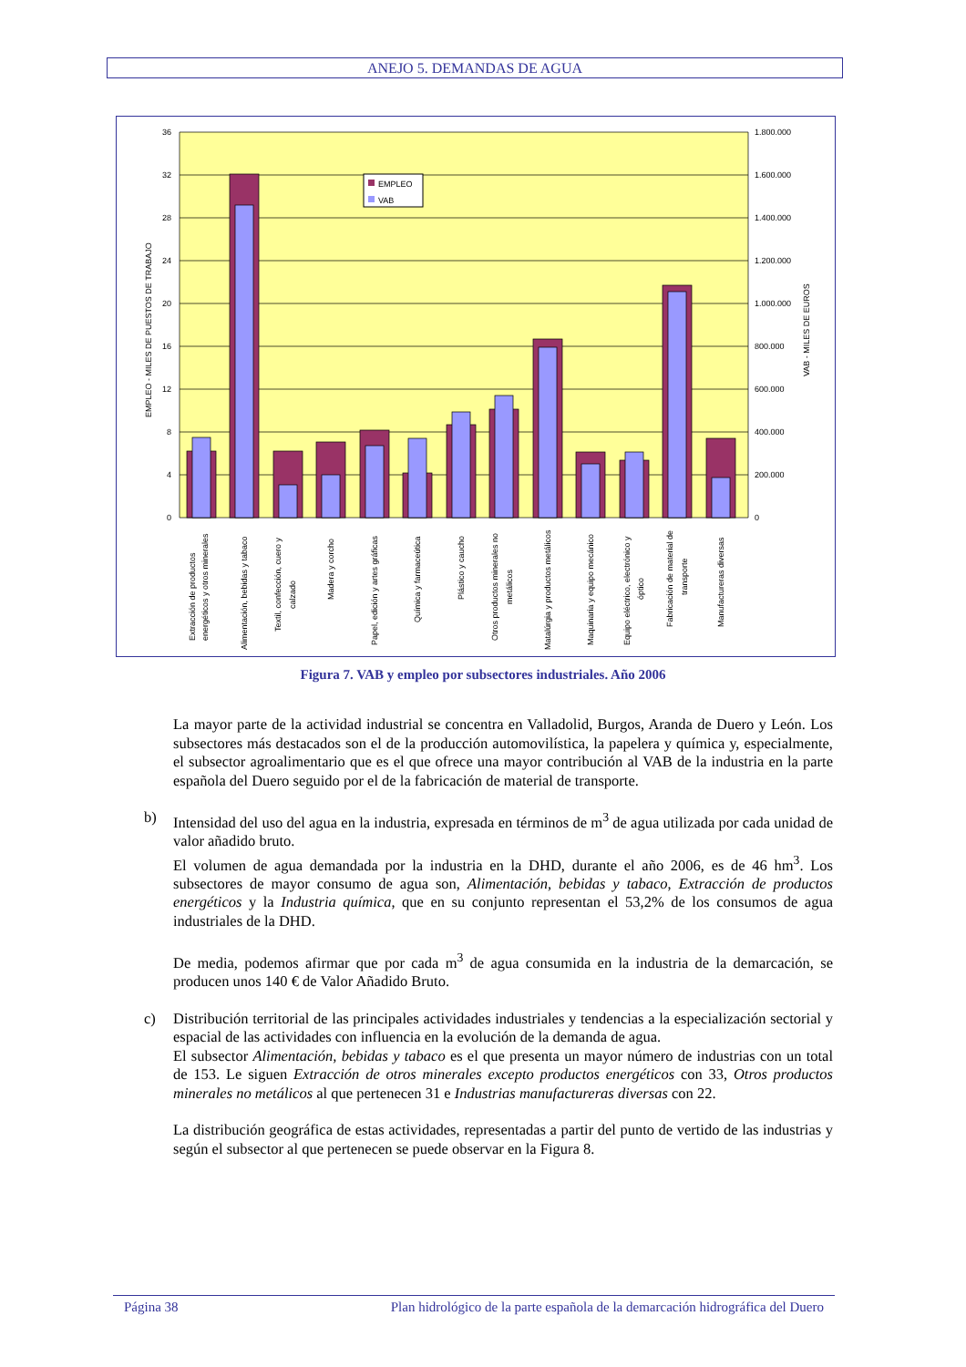ANEJO 5. DEMANDAS DE AGUA
36
32
28
24
20
16
12
8
4
0
1.800.000
1.600.000
1.400.000
1.200.000
1.000.000
800.000
600.000
400.000
200.000
0
EMPLEO - MILES DE PUESTOS DE TRABAJO
VAB - MILES DE EUROS
EMPLEO
VAB
Extracción de productos
energéticos y otros minerales
Alimentación, bebidas y tabaco
Textil, confección, cuero y
calzado
Madera y corcho
Papel, edición y artes gráficas
Química y farmaceútica
Plástico y caucho
Otros productos minerales no
metálicos
Matalúrgia y productos metálicos
Maquinaria y equipo mecánico
Equipo eléctrico, electrónico y
óptico
Fabricación de material de
transporte
Manufactureras diversas
Figura 7. VAB y empleo por subsectores industriales. Año 2006
La mayor parte de la actividad industrial se concentra en Valladolid, Burgos, Aranda de Duero y León. Los subsectores más destacados son el de la producción automovilística, la papelera y química y, especialmente, el subsector agroalimentario que es el que ofrece una mayor contribución al VAB de la industria en la parte española del Duero seguido por el de la fabricación de material de transporte.
b) Intensidad del uso del agua en la industria, expresada en términos de m<sup>3</sup> de agua utilizada por cada unidad de valor añadido bruto.
El volumen de agua demandada por la industria en la DHD, durante el año 2006, es de 46 hm<sup>3</sup>. Los subsectores de mayor consumo de agua son, Alimentación, bebidas y tabaco, Extracción de productos energéticos y la Industria química, que en su conjunto representan el 53,2% de los consumos de agua industriales de la DHD.
De media, podemos afirmar que por cada m<sup>3</sup> de agua consumida en la industria de la demarcación, se producen unos 140 € de Valor Añadido Bruto.
c) Distribución territorial de las principales actividades industriales y tendencias a la especialización sectorial y espacial de las actividades con influencia en la evolución de la demanda de agua.
El subsector Alimentación, bebidas y tabaco es el que presenta un mayor número de industrias con un total de 153. Le siguen Extracción de otros minerales excepto productos energéticos con 33, Otros productos minerales no metálicos al que pertenecen 31 e Industrias manufactureras diversas con 22.
La distribución geográfica de estas actividades, representadas a partir del punto de vertido de las industrias y según el subsector al que pertenecen se puede observar en la Figura 8.
Página 38 Plan hidrológico de la parte española de la demarcación hidrográfica del Duero